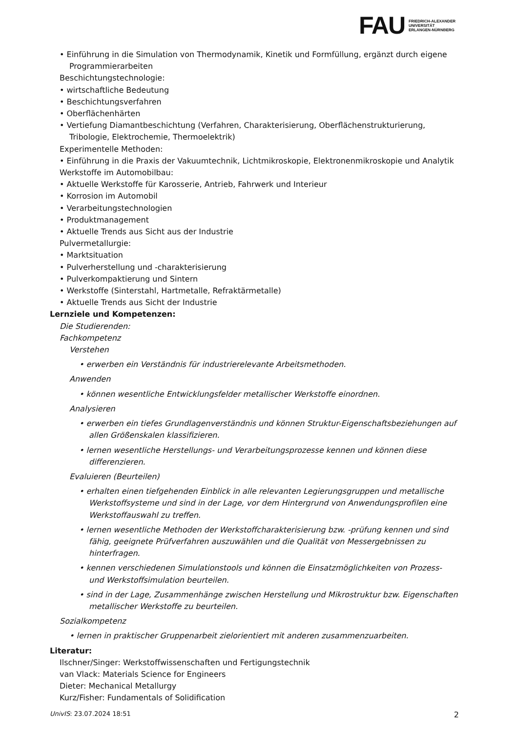FAU
FRIEDRICH-ALEXANDER
UNIVERSITÄT
ERLANGEN-NÜRNBERG
• Einführung in die Simulation von Thermodynamik, Kinetik und Formfüllung, ergänzt durch eigene Programmierarbeiten
Beschichtungstechnologie:
• wirtschaftliche Bedeutung
• Beschichtungsverfahren
• Oberflächenhärten
• Vertiefung Diamantbeschichtung (Verfahren, Charakterisierung, Oberflächenstrukturierung, Tribologie, Elektrochemie, Thermoelektrik)
Experimentelle Methoden:
• Einführung in die Praxis der Vakuumtechnik, Lichtmikroskopie, Elektronenmikroskopie und Analytik
Werkstoffe im Automobilbau:
• Aktuelle Werkstoffe für Karosserie, Antrieb, Fahrwerk und Interieur
• Korrosion im Automobil
• Verarbeitungstechnologien
• Produktmanagement
• Aktuelle Trends aus Sicht aus der Industrie
Pulvermetallurgie:
• Marktsituation
• Pulverherstellung und -charakterisierung
• Pulverkompaktierung und Sintern
• Werkstoffe (Sinterstahl, Hartmetalle, Refraktärmetalle)
• Aktuelle Trends aus Sicht der Industrie
Lernziele und Kompetenzen:
Die Studierenden:
Fachkompetenz
Verstehen
• erwerben ein Verständnis für industrierelevante Arbeitsmethoden.
Anwenden
• können wesentliche Entwicklungsfelder metallischer Werkstoffe einordnen.
Analysieren
• erwerben ein tiefes Grundlagenverständnis und können Struktur-Eigenschaftsbeziehungen auf allen Größenskalen klassifizieren.
• lernen wesentliche Herstellungs- und Verarbeitungsprozesse kennen und können diese differenzieren.
Evaluieren (Beurteilen)
• erhalten einen tiefgehenden Einblick in alle relevanten Legierungsgruppen und metallische Werkstoffsysteme und sind in der Lage, vor dem Hintergrund von Anwendungsprofilen eine Werkstoffauswahl zu treffen.
• lernen wesentliche Methoden der Werkstoffcharakterisierung bzw. -prüfung kennen und sind fähig, geeignete Prüfverfahren auszuwählen und die Qualität von Messergebnissen zu hinterfragen.
• kennen verschiedenen Simulationstools und können die Einsatzmöglichkeiten von Prozess- und Werkstoffsimulation beurteilen.
• sind in der Lage, Zusammenhänge zwischen Herstellung und Mikrostruktur bzw. Eigenschaften metallischer Werkstoffe zu beurteilen.
Sozialkompetenz
• lernen in praktischer Gruppenarbeit zielorientiert mit anderen zusammenzuarbeiten.
Literatur:
Ilschner/Singer: Werkstoffwissenschaften und Fertigungstechnik
van Vlack: Materials Science for Engineers
Dieter: Mechanical Metallurgy
Kurz/Fisher: Fundamentals of Solidification
UnivIS: 23.07.2024 18:51 2